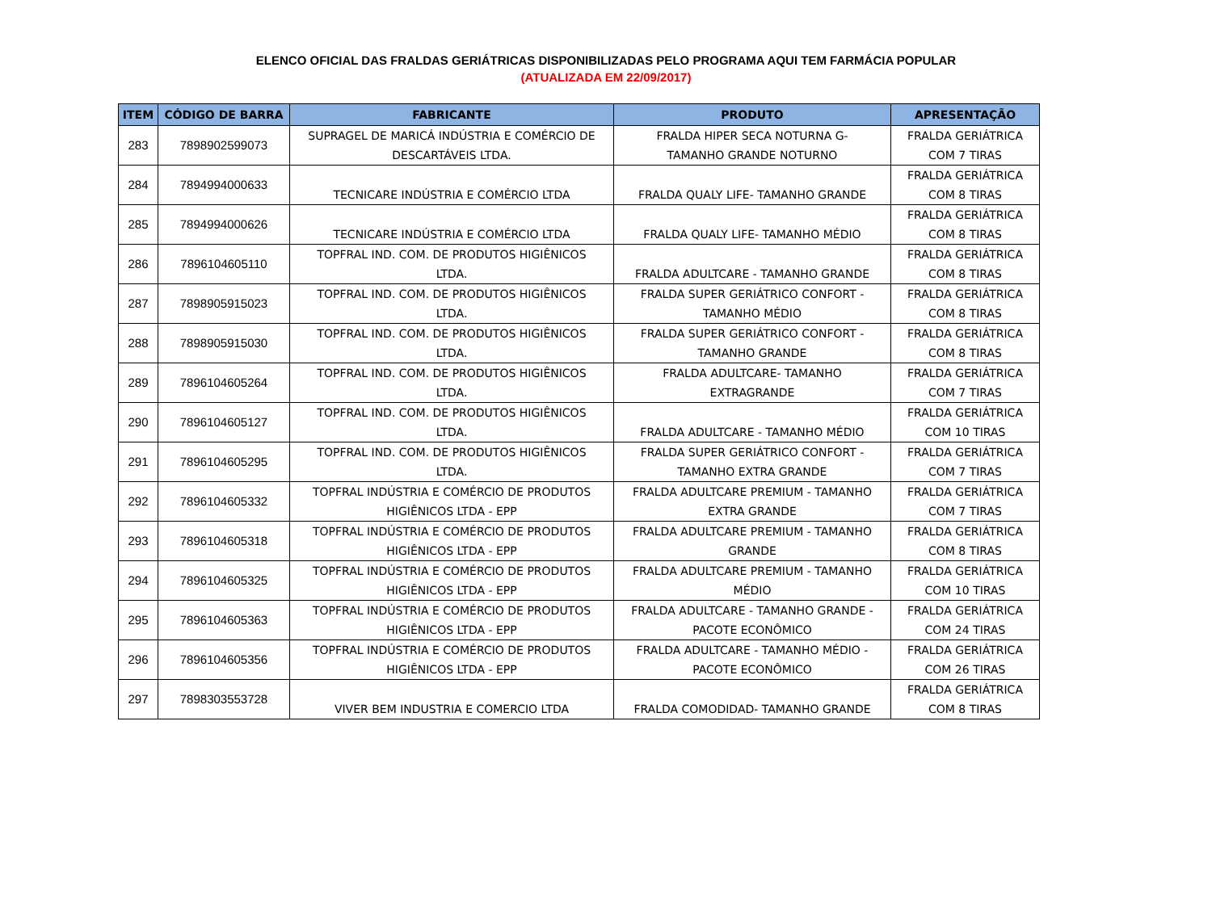ELENCO OFICIAL DAS FRALDAS GERIÁTRICAS DISPONIBILIZADAS PELO PROGRAMA AQUI TEM FARMÁCIA POPULAR
(ATUALIZADA EM 22/09/2017)
| ITEM | CÓDIGO DE BARRA | FABRICANTE | PRODUTO | APRESENTAÇÃO |
| --- | --- | --- | --- | --- |
| 283 | 7898902599073 | SUPRAGEL DE MARICÁ INDÚSTRIA E COMÉRCIO DE DESCARTÁVEIS LTDA. | FRALDA HIPER SECA NOTURNA G- TAMANHO GRANDE NOTURNO | FRALDA GERIÁTRICA COM 7 TIRAS |
| 284 | 7894994000633 | TECNICARE INDÚSTRIA E COMÉRCIO LTDA | FRALDA QUALY LIFE- TAMANHO GRANDE | FRALDA GERIÁTRICA COM 8 TIRAS |
| 285 | 7894994000626 | TECNICARE INDÚSTRIA E COMÉRCIO LTDA | FRALDA QUALY LIFE- TAMANHO MÉDIO | FRALDA GERIÁTRICA COM 8 TIRAS |
| 286 | 7896104605110 | TOPFRAL IND. COM. DE PRODUTOS HIGIÊNICOS LTDA. | FRALDA ADULTCARE - TAMANHO GRANDE | FRALDA GERIÁTRICA COM 8 TIRAS |
| 287 | 7898905915023 | TOPFRAL IND. COM. DE PRODUTOS HIGIÊNICOS LTDA. | FRALDA SUPER GERIÁTRICO CONFORT - TAMANHO MÉDIO | FRALDA GERIÁTRICA COM 8 TIRAS |
| 288 | 7898905915030 | TOPFRAL IND. COM. DE PRODUTOS HIGIÊNICOS LTDA. | FRALDA SUPER GERIÁTRICO CONFORT - TAMANHO GRANDE | FRALDA GERIÁTRICA COM 8 TIRAS |
| 289 | 7896104605264 | TOPFRAL IND. COM. DE PRODUTOS HIGIÊNICOS LTDA. | FRALDA ADULTCARE- TAMANHO EXTRAGRANDE | FRALDA GERIÁTRICA COM 7 TIRAS |
| 290 | 7896104605127 | TOPFRAL IND. COM. DE PRODUTOS HIGIÊNICOS LTDA. | FRALDA ADULTCARE - TAMANHO MÉDIO | FRALDA GERIÁTRICA COM 10 TIRAS |
| 291 | 7896104605295 | TOPFRAL IND. COM. DE PRODUTOS HIGIÊNICOS LTDA. | FRALDA SUPER GERIÁTRICO CONFORT - TAMANHO EXTRA GRANDE | FRALDA GERIÁTRICA COM 7 TIRAS |
| 292 | 7896104605332 | TOPFRAL INDÚSTRIA E COMÉRCIO DE PRODUTOS HIGIÊNICOS LTDA - EPP | FRALDA ADULTCARE PREMIUM - TAMANHO EXTRA GRANDE | FRALDA GERIÁTRICA COM 7 TIRAS |
| 293 | 7896104605318 | TOPFRAL INDÚSTRIA E COMÉRCIO DE PRODUTOS HIGIÊNICOS LTDA - EPP | FRALDA ADULTCARE PREMIUM - TAMANHO GRANDE | FRALDA GERIÁTRICA COM 8 TIRAS |
| 294 | 7896104605325 | TOPFRAL INDÚSTRIA E COMÉRCIO DE PRODUTOS HIGIÊNICOS LTDA - EPP | FRALDA ADULTCARE PREMIUM - TAMANHO MÉDIO | FRALDA GERIÁTRICA COM 10 TIRAS |
| 295 | 7896104605363 | TOPFRAL INDÚSTRIA E COMÉRCIO DE PRODUTOS HIGIÊNICOS LTDA - EPP | FRALDA ADULTCARE - TAMANHO GRANDE - PACOTE ECONÔMICO | FRALDA GERIÁTRICA COM 24 TIRAS |
| 296 | 7896104605356 | TOPFRAL INDÚSTRIA E COMÉRCIO DE PRODUTOS HIGIÊNICOS LTDA - EPP | FRALDA ADULTCARE - TAMANHO MÉDIO - PACOTE ECONÔMICO | FRALDA GERIÁTRICA COM 26 TIRAS |
| 297 | 7898303553728 | VIVER BEM INDUSTRIA E COMERCIO LTDA | FRALDA COMODIDAD- TAMANHO GRANDE | FRALDA GERIÁTRICA COM 8 TIRAS |